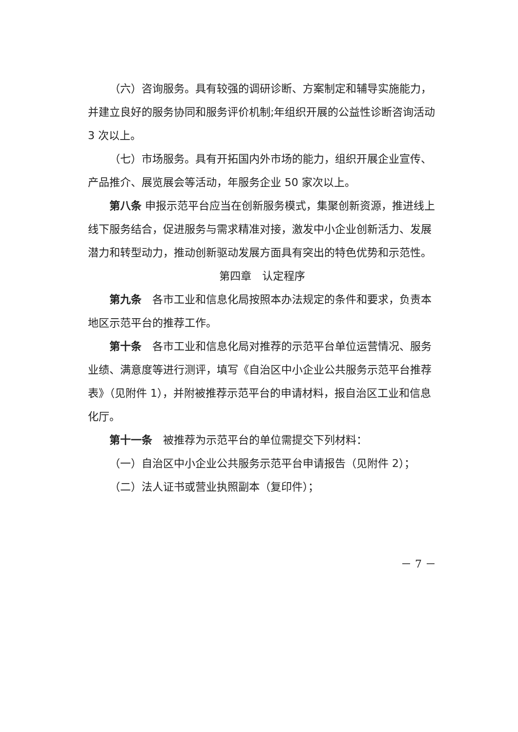（六）咨询服务。具有较强的调研诊断、方案制定和辅导实施能力，并建立良好的服务协同和服务评价机制;年组织开展的公益性诊断咨询活动 3 次以上。
（七）市场服务。具有开拓国内外市场的能力，组织开展企业宣传、产品推介、展览展会等活动，年服务企业 50 家次以上。
第八条 申报示范平台应当在创新服务模式，集聚创新资源，推进线上线下服务结合，促进服务与需求精准对接，激发中小企业创新活力、发展潜力和转型动力，推动创新驱动发展方面具有突出的特色优势和示范性。
第四章　认定程序
第九条　各市工业和信息化局按照本办法规定的条件和要求，负责本地区示范平台的推荐工作。
第十条　各市工业和信息化局对推荐的示范平台单位运营情况、服务业绩、满意度等进行测评，填写《自治区中小企业公共服务示范平台推荐表》（见附件 1），并附被推荐示范平台的申请材料，报自治区工业和信息化厅。
第十一条　被推荐为示范平台的单位需提交下列材料：
（一）自治区中小企业公共服务示范平台申请报告（见附件 2）；
（二）法人证书或营业执照副本（复印件）；
－ 7 －